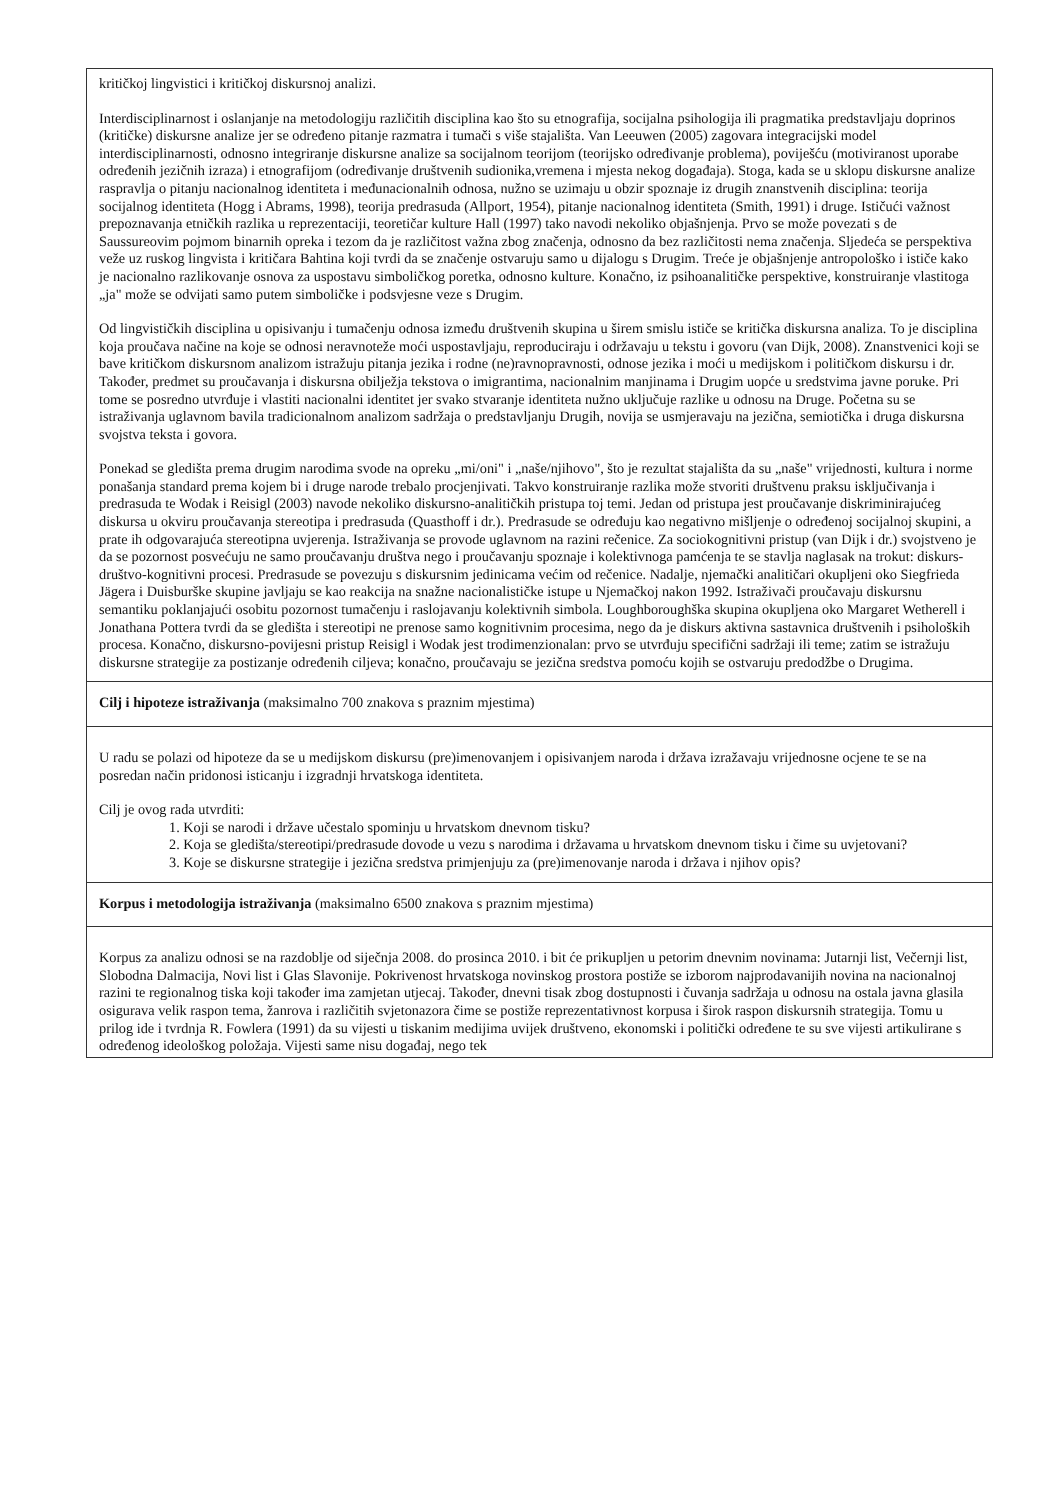| kritičkoj lingvistici i kritičkoj diskursnoj analizi. Interdisciplinarnost i oslanjanje na metodologiju različitih disciplina kao što su etnografija, socijalna psihologija ili pragmatika predstavljaju doprinos (kritičke) diskursne analize jer se određeno pitanje razmatra i tumači s više stajališta. Van Leeuwen (2005) zagovara integracijski model interdisciplinarnosti, odnosno integriranje diskursne analize sa socijalnom teorijom (teorijsko određivanje problema), poviješću (motiviranost uporabe određenih jezičnih izraza) i etnografijom (određivanje društvenih sudionika,vremena i mjesta nekog događaja). Stoga, kada se u sklopu diskursne analize raspravlja o pitanju nacionalnog identiteta i međunacionalnih odnosa, nužno se uzimaju u obzir spoznaje iz drugih znanstvenih disciplina: teorija socijalnog identiteta (Hogg i Abrams, 1998), teorija predrasuda (Allport, 1954), pitanje nacionalnog identiteta (Smith, 1991) i druge. Ističući važnost prepoznavanja etničkih razlika u reprezentaciji, teoretičar kulture Hall (1997) tako navodi nekoliko objašnjenja. Prvo se može povezati s de Saussureovim pojmom binarnih opreka i tezom da je različitost važna zbog značenja, odnosno da bez različitosti nema značenja. Sljedeća se perspektiva veže uz ruskog lingvista i kritičara Bahtina koji tvrdi da se značenje ostvaruju samo u dijalogu s Drugim. Treće je objašnjenje antropološko i ističe kako je nacionalno razlikovanje osnova za uspostavu simboličkog poretka, odnosno kulture. Konačno, iz psihoanalitičke perspektive, konstruiranje vlastitoga „ja" može se odvijati samo putem simboličke i podsvjesne veze s Drugim. Od lingvističkih disciplina u opisivanju i tumačenju odnosa između društvenih skupina u širem smislu ističe se kritička diskursna analiza. To je disciplina koja proučava načine na koje se odnosi neravnoteže moći uspostavljaju, reproduciraju i održavaju u tekstu i govoru (van Dijk, 2008). Znanstvenici koji se bave kritičkom diskursnom analizom istražuju pitanja jezika i rodne (ne)ravnopravnosti, odnose jezika i moći u medijskom i političkom diskursu i dr. Također, predmet su proučavanja i diskursna obilježja tekstova o imigrantima, nacionalnim manjinama i Drugim uopće u sredstvima javne poruke. Pri tome se posredno utvrđuje i vlastiti nacionalni identitet jer svako stvaranje identiteta nužno uključuje razlike u odnosu na Druge. Početna su se istraživanja uglavnom bavila tradicionalnom analizom sadržaja o predstavljanju Drugih, novija se usmjeravaju na jezična, semiotička i druga diskursna svojstva teksta i govora. Ponekad se gledišta prema drugim narodima svode na opreku „mi/oni" i „naše/njihovo", što je rezultat stajališta da su „naše" vrijednosti, kultura i norme ponašanja standard prema kojem bi i druge narode trebalo procjenjivati. Takvo konstruiranje razlika može stvoriti društvenu praksu isključivanja i predrasuda te Wodak i Reisigl (2003) navode nekoliko diskursno-analitičkih pristupa toj temi. Jedan od pristupa jest proučavanje diskriminirajućeg diskursa u okviru proučavanja stereotipa i predrasuda (Quasthoff i dr.). Predrasude se određuju kao negativno mišljenje o određenoj socijalnoj skupini, a prate ih odgovarajuća stereotipna uvjerenja. Istraživanja se provode uglavnom na razini rečenice. Za sociokognitivni pristup (van Dijk i dr.) svojstveno je da se pozornost posvećuju ne samo proučavanju društva nego i proučavanju spoznaje i kolektivnoga pamćenja te se stavlja naglasak na trokut: diskurs-društvo-kognitivni procesi. Predrasude se povezuju s diskursnim jedinicama većim od rečenice. Nadalje, njemački analitičari okupljeni oko Siegfrieda Jägera i Duisburške skupine javljaju se kao reakcija na snažne nacionalističke istupe u Njemačkoj nakon 1992. Istraživači proučavaju diskursnu semantiku poklanjajući osobitu pozornost tumačenju i raslojavanju kolektivnih simbola. Loughboroughška skupina okupljena oko Margaret Wetherell i Jonathana Pottera tvrdi da se gledišta i stereotipi ne prenose samo kognitivnim procesima, nego da je diskurs aktivna sastavnica društvenih i psiholoških procesa. Konačno, diskursno-povijesni pristup Reisigl i Wodak jest trodimenzionalan: prvo se utvrđuju specifični sadržaji ili teme; zatim se istražuju diskursne strategije za postizanje određenih ciljeva; konačno, proučavaju se jezična sredstva pomoću kojih se ostvaruju predodžbe o Drugima. |
| Cilj i hipoteze istraživanja (maksimalno 700 znakova s praznim mjestima) |
| U radu se polazi od hipoteze da se u medijskom diskursu (pre)imenovanjem i opisivanjem naroda i država izražavaju vrijednosne ocjene te se na posredan način pridonosi isticanju i izgradnji hrvatskoga identiteta. Cilj je ovog rada utvrditi: 1. Koji se narodi i države učestalo spominju u hrvatskom dnevnom tisku? 2. Koja se gledišta/stereotipi/predrasude dovode u vezu s narodima i državama u hrvatskom dnevnom tisku i čime su uvjetovani? 3. Koje se diskursne strategije i jezična sredstva primjenjuju za (pre)imenovanje naroda i država i njihov opis? |
| Korpus i metodologija istraživanja (maksimalno 6500 znakova s praznim mjestima) |
| Korpus za analizu odnosi se na razdoblje od siječnja 2008. do prosinca 2010. i bit će prikupljen u petorim dnevnim novinama: Jutarnji list, Večernji list, Slobodna Dalmacija, Novi list i Glas Slavonije. Pokrivenost hrvatskoga novinskog prostora postiže se izborom najprodavanijih novina na nacionalnoj razini te regionalnog tiska koji također ima zamjetan utjecaj. Također, dnevni tisak zbog dostupnosti i čuvanja sadržaja u odnosu na ostala javna glasila osigurava velik raspon tema, žanrova i različitih svjetonazora čime se postiže reprezentativnost korpusa i širok raspon diskursnih strategija. Tomu u prilog ide i tvrdnja R. Fowlera (1991) da su vijesti u tiskanim medijima uvijek društveno, ekonomski i politički određene te su sve vijesti artikulirane s određenog ideološkog položaja. Vijesti same nisu događaj, nego tek |